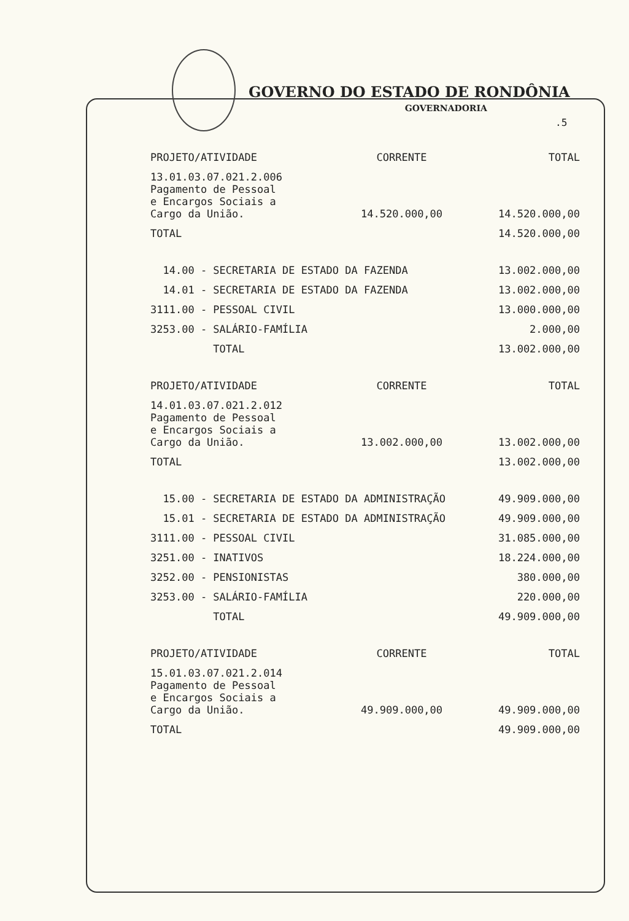GOVERNO DO ESTADO DE RONDÔNIA
GOVERNADORIA
.5
| PROJETO/ATIVIDADE | CORRENTE | TOTAL |
| --- | --- | --- |
| 13.01.03.07.021.2.006 Pagamento de Pessoal e Encargos Sociais a Cargo da União. | 14.520.000,00 | 14.520.000,00 |
| TOTAL | | 14.520.000,00 |
| 14.00 - SECRETARIA DE ESTADO DA FAZENDA | 13.002.000,00 |
| 14.01 - SECRETARIA DE ESTADO DA FAZENDA | 13.002.000,00 |
| 3111.00 - PESSOAL CIVIL | 13.000.000,00 |
| 3253.00 - SALÁRIO-FAMÍLIA | 2.000,00 |
| TOTAL | 13.002.000,00 |
| PROJETO/ATIVIDADE | CORRENTE | TOTAL |
| --- | --- | --- |
| 14.01.03.07.021.2.012 Pagamento de Pessoal e Encargos Sociais a Cargo da União. | 13.002.000,00 | 13.002.000,00 |
| TOTAL | | 13.002.000,00 |
| 15.00 - SECRETARIA DE ESTADO DA ADMINISTRAÇÃO | 49.909.000,00 |
| 15.01 - SECRETARIA DE ESTADO DA ADMINISTRAÇÃO | 49.909.000,00 |
| 3111.00 - PESSOAL CIVIL | 31.085.000,00 |
| 3251.00 - INATIVOS | 18.224.000,00 |
| 3252.00 - PENSIONISTAS | 380.000,00 |
| 3253.00 - SALÁRIO-FAMÍLIA | 220.000,00 |
| TOTAL | 49.909.000,00 |
| PROJETO/ATIVIDADE | CORRENTE | TOTAL |
| --- | --- | --- |
| 15.01.03.07.021.2.014 Pagamento de Pessoal e Encargos Sociais a Cargo da União. | 49.909.000,00 | 49.909.000,00 |
| TOTAL | | 49.909.000,00 |